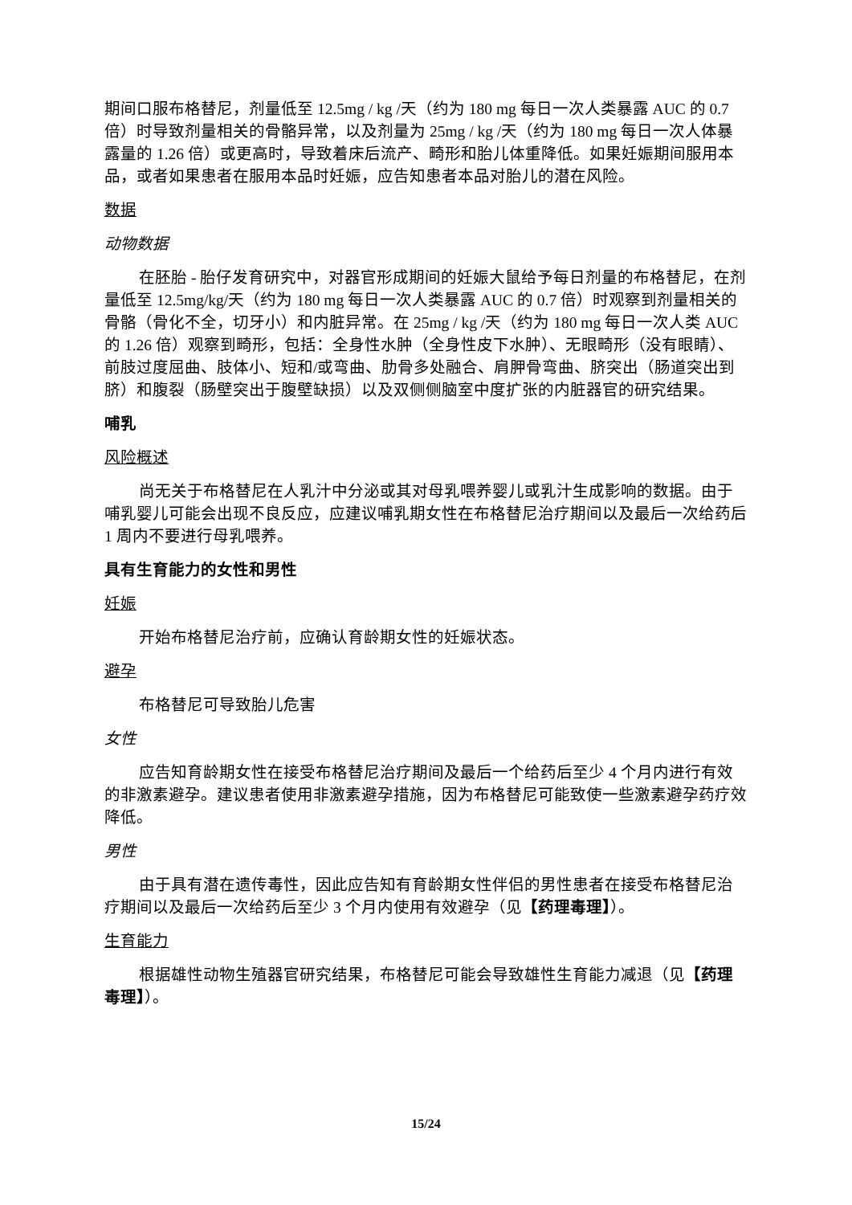期间口服布格替尼，剂量低至 12.5mg / kg /天（约为 180 mg 每日一次人类暴露 AUC 的 0.7 倍）时导致剂量相关的骨骼异常，以及剂量为 25mg / kg /天（约为 180 mg 每日一次人体暴露量的 1.26 倍）或更高时，导致着床后流产、畸形和胎儿体重降低。如果妊娠期间服用本品，或者如果患者在服用本品时妊娠，应告知患者本品对胎儿的潜在风险。
数据
动物数据
在胚胎 - 胎仔发育研究中，对器官形成期间的妊娠大鼠给予每日剂量的布格替尼，在剂量低至 12.5mg/kg/天（约为 180 mg 每日一次人类暴露 AUC 的 0.7 倍）时观察到剂量相关的骨骼（骨化不全，切牙小）和内脏异常。在 25mg / kg /天（约为 180 mg 每日一次人类 AUC 的 1.26 倍）观察到畸形，包括：全身性水肿（全身性皮下水肿）、无眼畸形（没有眼睛）、前肢过度屈曲、肢体小、短和/或弯曲、肋骨多处融合、肩胛骨弯曲、脐突出（肠道突出到脐）和腹裂（肠壁突出于腹壁缺损）以及双侧侧脑室中度扩张的内脏器官的研究结果。
哺乳
风险概述
尚无关于布格替尼在人乳汁中分泌或其对母乳喂养婴儿或乳汁生成影响的数据。由于哺乳婴儿可能会出现不良反应，应建议哺乳期女性在布格替尼治疗期间以及最后一次给药后 1 周内不要进行母乳喂养。
具有生育能力的女性和男性
妊娠
开始布格替尼治疗前，应确认育龄期女性的妊娠状态。
避孕
布格替尼可导致胎儿危害
女性
应告知育龄期女性在接受布格替尼治疗期间及最后一个给药后至少 4 个月内进行有效的非激素避孕。建议患者使用非激素避孕措施，因为布格替尼可能致使一些激素避孕药疗效降低。
男性
由于具有潜在遗传毒性，因此应告知有育龄期女性伴侣的男性患者在接受布格替尼治疗期间以及最后一次给药后至少 3 个月内使用有效避孕（见【药理毒理】）。
生育能力
根据雄性动物生殖器官研究结果，布格替尼可能会导致雄性生育能力减退（见【药理毒理】）。
15/24